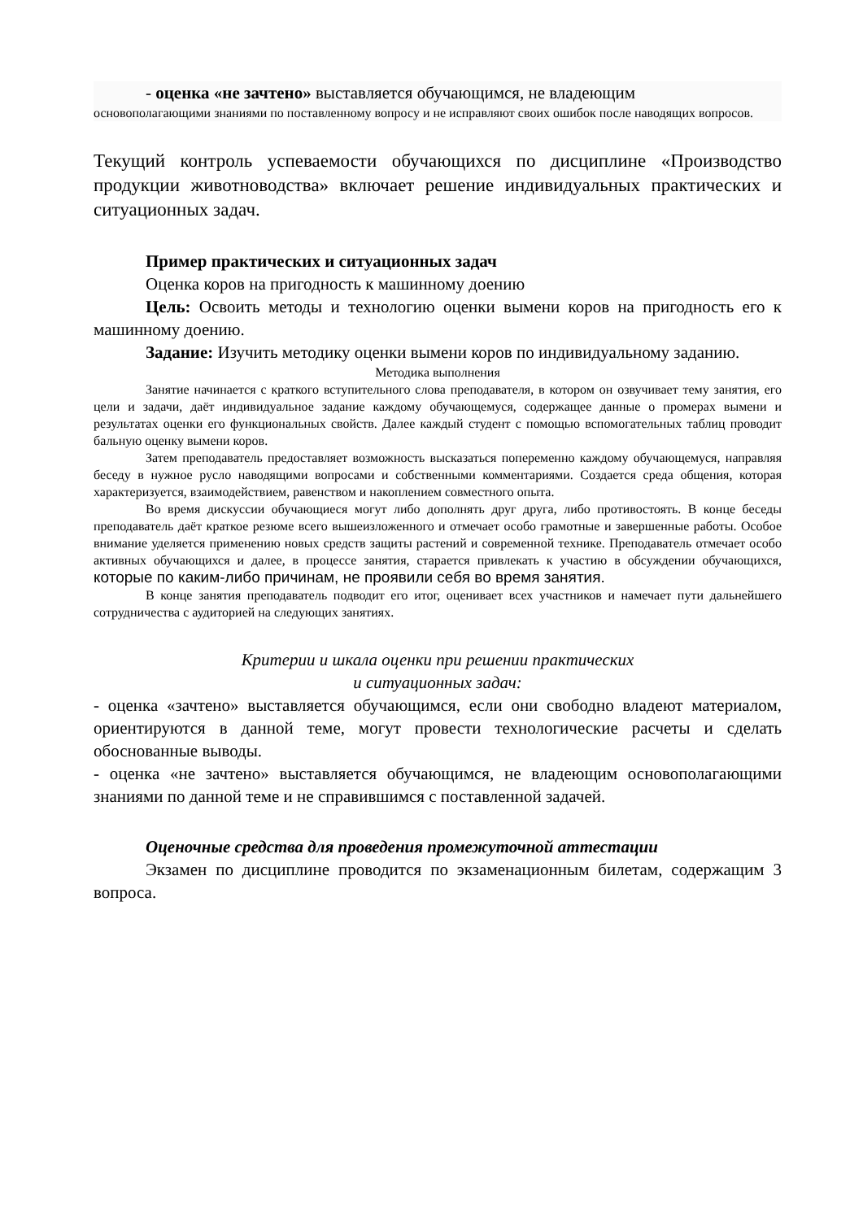- оценка «не зачтено» выставляется обучающимся, не владеющим
основополагающими знаниями по поставленному вопросу и не исправляют своих ошибок после наводящих вопросов.
Текущий контроль успеваемости обучающихся по дисциплине «Производство продукции животноводства» включает решение индивидуальных практических и ситуационных задач.
Пример практических и ситуационных задач
Оценка коров на пригодность к машинному доению
Цель: Освоить методы и технологию оценки вымени коров на пригодность его к машинному доению.
Задание: Изучить методику оценки вымени коров по индивидуальному заданию.
Методика выполнения
Занятие начинается с краткого вступительного слова преподавателя, в котором он озвучивает тему занятия, его цели и задачи, даёт индивидуальное задание каждому обучающемуся, содержащее данные о промерах вымени и результатах оценки его функциональных свойств. Далее каждый студент с помощью вспомогательных таблиц проводит бальную оценку вымени коров.
Затем преподаватель предоставляет возможность высказаться попеременно каждому обучающемуся, направляя беседу в нужное русло наводящими вопросами и собственными комментариями. Создается среда общения, которая характеризуется, взаимодействием, равенством и накоплением совместного опыта.
Во время дискуссии обучающиеся могут либо дополнять друг друга, либо противостоять. В конце беседы преподаватель даёт краткое резюме всего вышеизложенного и отмечает особо грамотные и завершенные работы. Особое внимание уделяется применению новых средств защиты растений и современной технике. Преподаватель отмечает особо активных обучающихся и далее, в процессе занятия, старается привлекать к участию в обсуждении обучающихся, которые по каким-либо причинам, не проявили себя во время занятия.
В конце занятия преподаватель подводит его итог, оценивает всех участников и намечает пути дальнейшего сотрудничества с аудиторией на следующих занятиях.
Критерии и шкала оценки при решении практических
и ситуационных задач:
- оценка «зачтено» выставляется обучающимся, если они свободно владеют материалом, ориентируются в данной теме, могут провести технологические расчеты и сделать обоснованные выводы.
- оценка «не зачтено» выставляется обучающимся, не владеющим основополагающими знаниями по данной теме и не справившимся с поставленной задачей.
Оценочные средства для проведения промежуточной аттестации
Экзамен по дисциплине проводится по экзаменационным билетам, содержащим 3 вопроса.